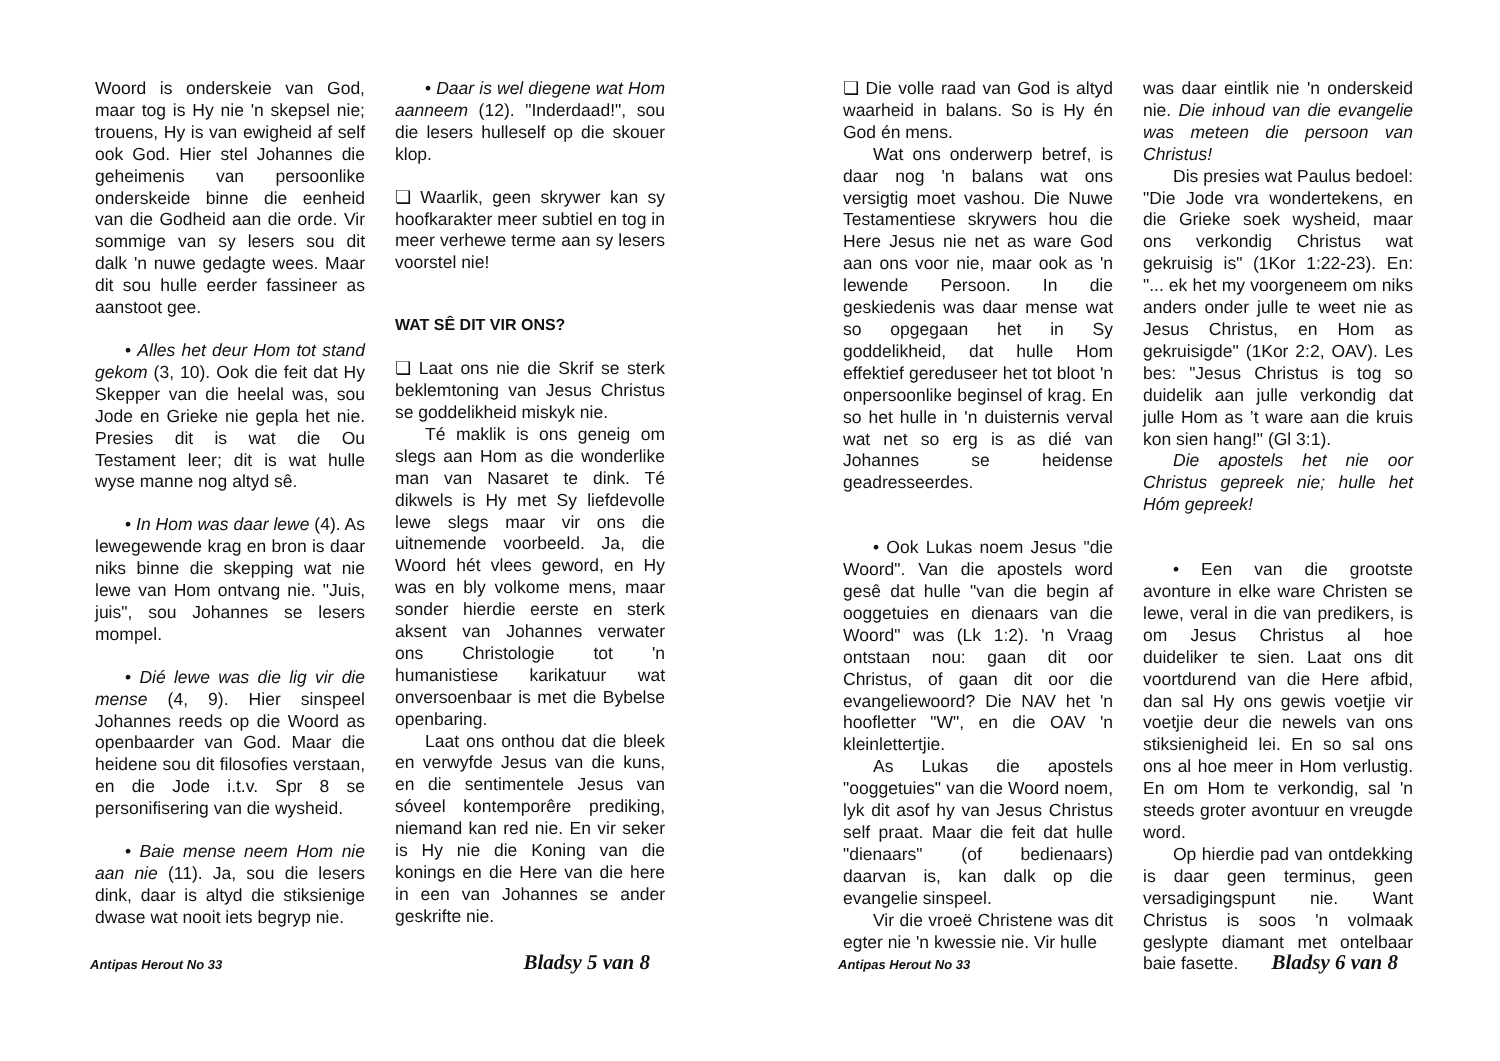Woord is onderskeie van God, maar tog is Hy nie 'n skepsel nie; trouens, Hy is van ewigheid af self ook God. Hier stel Johannes die geheimenis van persoonlike onderskeide binne die eenheid van die Godheid aan die orde. Vir sommige van sy lesers sou dit dalk 'n nuwe gedagte wees. Maar dit sou hulle eerder fassineer as aanstoot gee.
• Alles het deur Hom tot stand gekom (3, 10). Ook die feit dat Hy Skepper van die heelal was, sou Jode en Grieke nie gepla het nie. Presies dit is wat die Ou Testament leer; dit is wat hulle wyse manne nog altyd sê.
• In Hom was daar lewe (4). As lewegewende krag en bron is daar niks binne die skepping wat nie lewe van Hom ontvang nie. "Juis, juis", sou Johannes se lesers mompel.
• Dié lewe was die lig vir die mense (4, 9). Hier sinspeel Johannes reeds op die Woord as openbaarder van God. Maar die heidene sou dit filosofies verstaan, en die Jode i.t.v. Spr 8 se personifisering van die wysheid.
• Baie mense neem Hom nie aan nie (11). Ja, sou die lesers dink, daar is altyd die stiksienige dwase wat nooit iets begryp nie.
• Daar is wel diegene wat Hom aanneem (12). "Inderdaad!", sou die lesers hulleself op die skouer klop.
❏ Waarlik, geen skrywer kan sy hoofkarakter meer subtiel en tog in meer verhewe terme aan sy lesers voorstel nie!
WAT SÊ DIT VIR ONS?
❏ Laat ons nie die Skrif se sterk beklemtoning van Jesus Christus se goddelikheid miskyk nie.
Té maklik is ons geneig om slegs aan Hom as die wonderlike man van Nasaret te dink. Té dikwels is Hy met Sy liefdevolle lewe slegs maar vir ons die uitnemende voorbeeld. Ja, die Woord hét vlees geword, en Hy was en bly volkome mens, maar sonder hierdie eerste en sterk aksent van Johannes verwater ons Christologie tot 'n humanistiese karikatuur wat onversoenbaar is met die Bybelse openbaring.
Laat ons onthou dat die bleek en verwyfde Jesus van die kuns, en die sentimentele Jesus van sóveel kontemporêre prediking, niemand kan red nie. En vir seker is Hy nie die Koning van die konings en die Here van die here in een van Johannes se ander geskrifte nie.
Antipas Herout No 33 Bladsy 5 van 8
❏ Die volle raad van God is altyd waarheid in balans. So is Hy én God én mens.
Wat ons onderwerp betref, is daar nog 'n balans wat ons versigtig moet vashou. Die Nuwe Testamentiese skrywers hou die Here Jesus nie net as ware God aan ons voor nie, maar ook as 'n lewende Persoon. In die geskiedenis was daar mense wat so opgegaan het in Sy goddelikheid, dat hulle Hom effektief gereduseer het tot bloot 'n onpersoonlike beginsel of krag. En so het hulle in 'n duisternis verval wat net so erg is as dié van Johannes se heidense geadresseerdes.
• Ook Lukas noem Jesus "die Woord". Van die apostels word gesê dat hulle "van die begin af ooggetuies en dienaars van die Woord" was (Lk 1:2). 'n Vraag ontstaan nou: gaan dit oor Christus, of gaan dit oor die evangeliewoord? Die NAV het 'n hoofletter "W", en die OAV 'n kleinlettertjie.
As Lukas die apostels "ooggetuies" van die Woord noem, lyk dit asof hy van Jesus Christus self praat. Maar die feit dat hulle "dienaars" (of bedienaars) daarvan is, kan dalk op die evangelie sinspeel.
Vir die vroeë Christene was dit egter nie 'n kwessie nie. Vir hulle
was daar eintlik nie 'n onderskeid nie. Die inhoud van die evangelie was meteen die persoon van Christus!
Dis presies wat Paulus bedoel: "Die Jode vra wondertekens, en die Grieke soek wysheid, maar ons verkondig Christus wat gekruisig is" (1Kor 1:22-23). En: "... ek het my voorgeneem om niks anders onder julle te weet nie as Jesus Christus, en Hom as gekruisigde" (1Kor 2:2, OAV). Les bes: "Jesus Christus is tog so duidelik aan julle verkondig dat julle Hom as ’t ware aan die kruis kon sien hang!" (Gl 3:1).
Die apostels het nie oor Christus gepreek nie; hulle het Hóm gepreek!
• Een van die grootste avonture in elke ware Christen se lewe, veral in die van predikers, is om Jesus Christus al hoe duideliker te sien. Laat ons dit voortdurend van die Here afbid, dan sal Hy ons gewis voetjie vir voetjie deur die newels van ons stiksienigheid lei. En so sal ons ons al hoe meer in Hom verlustig. En om Hom te verkondig, sal 'n steeds groter avontuur en vreugde word.
Op hierdie pad van ontdekking is daar geen terminus, geen versadigingspunt nie. Want Christus is soos 'n volmaak geslypte diamant met ontelbaar baie fasette.
Antipas Herout No 33 Bladsy 6 van 8